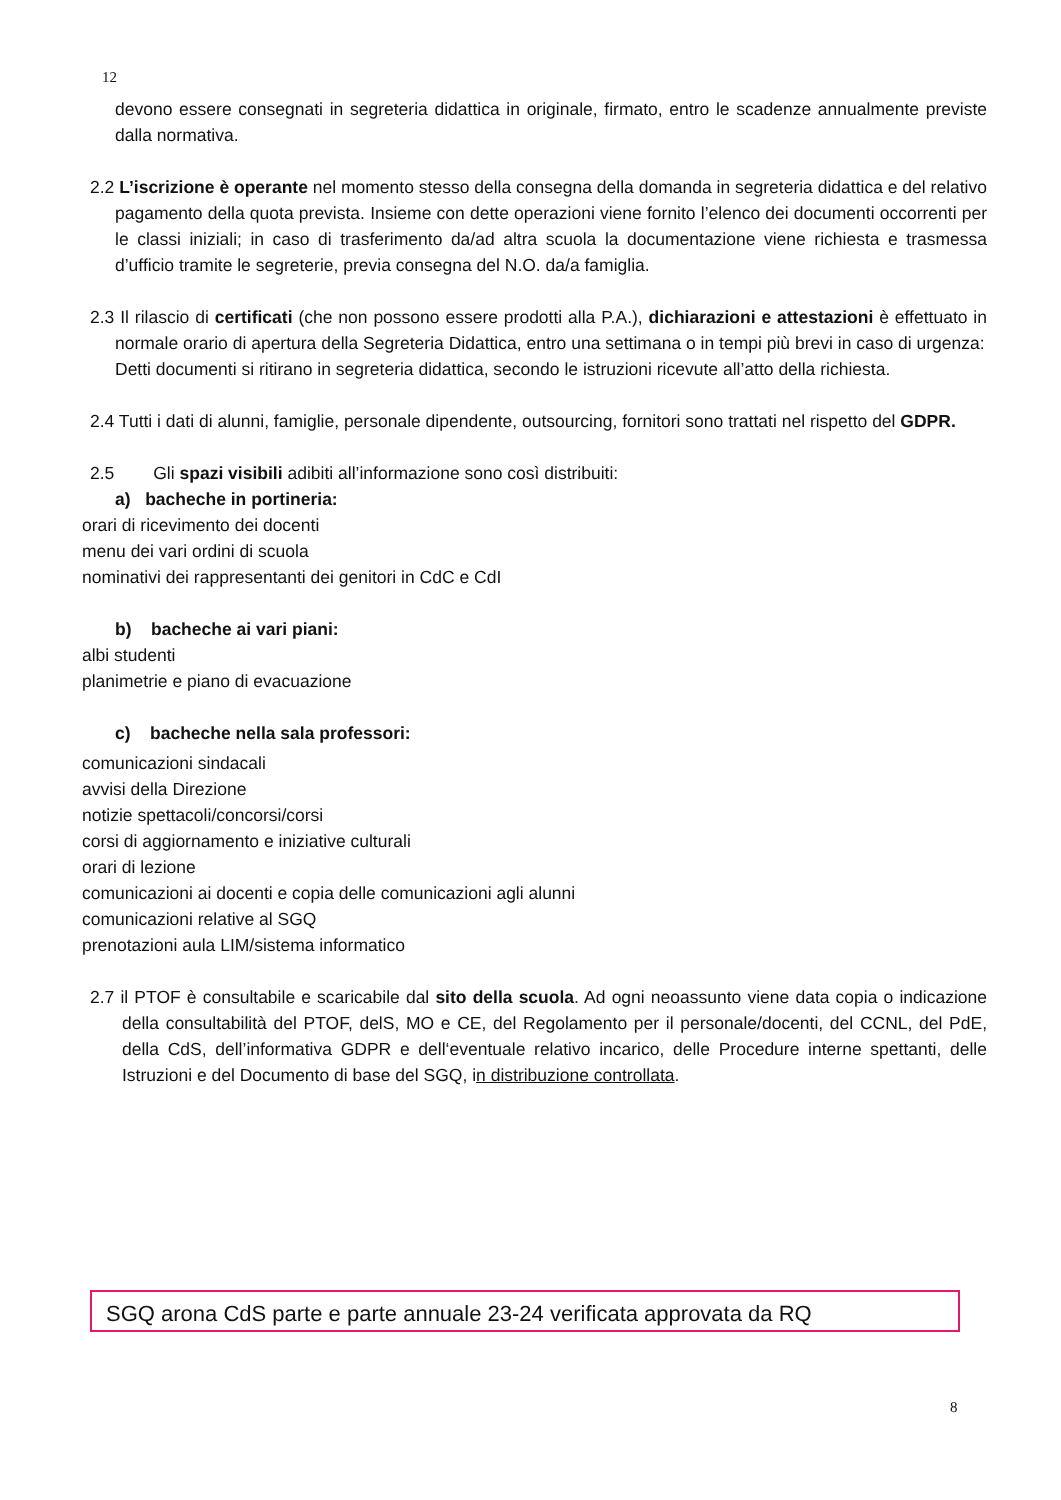12
devono essere consegnati in segreteria didattica in originale, firmato, entro le scadenze annualmente previste dalla normativa.
2.2 L’iscrizione è operante nel momento stesso della consegna della domanda in segreteria didattica e del relativo pagamento della quota prevista. Insieme con dette operazioni viene fornito l’elenco dei documenti occorrenti per le classi iniziali; in caso di trasferimento da/ad altra scuola la documentazione viene richiesta e trasmessa d’ufficio tramite le segreterie, previa consegna del N.O. da/a famiglia.
2.3 Il rilascio di certificati (che non possono essere prodotti alla P.A.), dichiarazioni e attestazioni è effettuato in normale orario di apertura della Segreteria Didattica, entro una settimana o in tempi più brevi in caso di urgenza:
Detti documenti si ritirano in segreteria didattica, secondo le istruzioni ricevute all’atto della richiesta.
2.4 Tutti i dati di alunni, famiglie, personale dipendente, outsourcing, fornitori sono trattati nel rispetto del GDPR.
2.5 Gli spazi visibili adibiti all’informazione sono così distribuiti:
a) bacheche in portineria:
orari di ricevimento dei docenti
menu dei vari ordini di scuola
nominativi dei rappresentanti dei genitori in CdC e CdI
b) bacheche ai vari piani:
albi studenti
planimetrie e piano di evacuazione
c) bacheche nella sala professori:
comunicazioni sindacali
avvisi della Direzione
notizie spettacoli/concorsi/corsi
corsi di aggiornamento e iniziative culturali
orari di lezione
comunicazioni ai docenti e copia delle comunicazioni agli alunni
comunicazioni relative al SGQ
prenotazioni aula LIM/sistema informatico
2.7 il PTOF è consultabile e scaricabile dal sito della scuola. Ad ogni neoassunto viene data copia o indicazione della consultabilità del PTOF, delS, MO e CE, del Regolamento per il personale/docenti, del CCNL, del PdE, della CdS, dell’informativa GDPR e dell‘eventuale relativo incarico, delle Procedure interne spettanti, delle Istruzioni e del Documento di base del SGQ, in distribuzione controllata.
SGQ arona CdS parte e parte annuale 23-24 verificata approvata da RQ
8